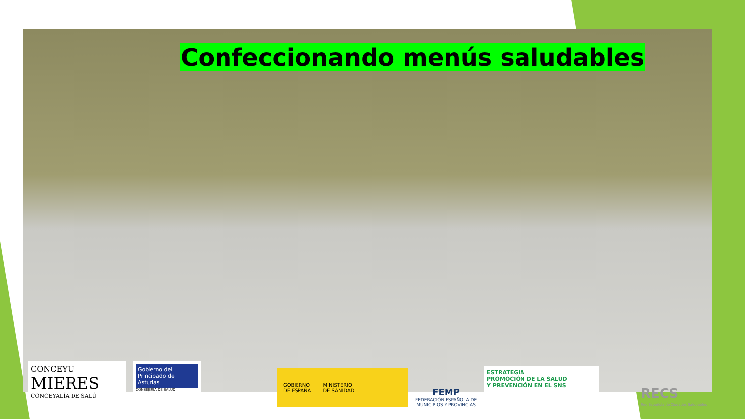Confeccionando menús saludables
CONCEYU
MIERES
CONCEYALÍA DE SALÚ
Gobierno del Principado de Asturias
CONSEJERÍA DE SALUD
GOBIERNO
DE ESPAÑA MINISTERIO
DE SANIDAD
FEMP
FEDERACIÓN ESPAÑOLA DE
MUNICIPIOS Y PROVINCIAS
ESTRATEGIA
PROMOCIÓN DE LA SALUD
Y PREVENCIÓN EN EL SNS
RECS
Red Española de Ciudades Saludables